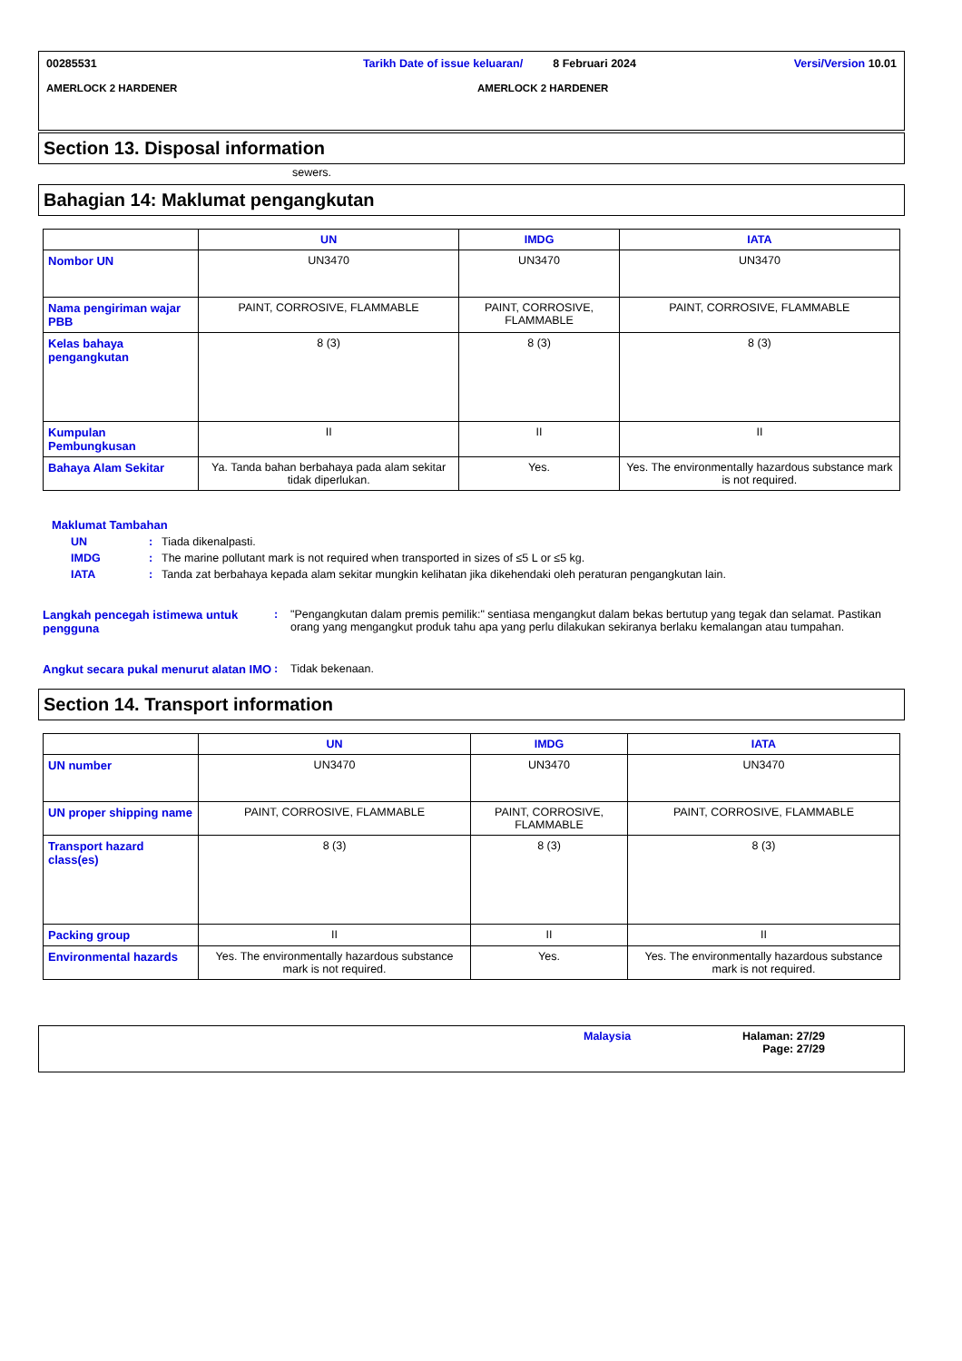00285531 Tarikh Date of issue keluaran/
8 Februari 2024 Versi/Version 10.01
AMERLOCK 2 HARDENER AMERLOCK 2 HARDENER
Section 13. Disposal information
sewers.
Bahagian 14: Maklumat pengangkutan
| | UN | IMDG | IATA |
| --- | --- | --- | --- |
| Nombor UN | UN3470 | UN3470 | UN3470 |
| Nama pengiriman wajar PBB | PAINT, CORROSIVE, FLAMMABLE | PAINT, CORROSIVE, FLAMMABLE | PAINT, CORROSIVE, FLAMMABLE |
| Kelas bahaya pengangkutan | 8 (3) | 8 (3) | 8 (3) |
| Kumpulan Pembungkusan | II | II | II |
| Bahaya Alam Sekitar | Ya. Tanda bahan berbahaya pada alam sekitar tidak diperlukan. | Yes. | Yes. The environmentally hazardous substance mark is not required. |
Maklumat Tambahan
UN: Tiada dikenalpasti.
IMDG: The marine pollutant mark is not required when transported in sizes of ≤5 L or ≤5 kg.
IATA: Tanda zat berbahaya kepada alam sekitar mungkin kelihatan jika dikehendaki oleh peraturan pengangkutan lain.
Langkah pencegah istimewa untuk pengguna: "Pengangkutan dalam premis pemilik:" sentiasa mengangkut dalam bekas bertutup yang tegak dan selamat. Pastikan orang yang mengangkut produk tahu apa yang perlu dilakukan sekiranya berlaku kemalangan atau tumpahan.
Angkut secara pukal menurut alatan IMO: Tidak bekenaan.
Section 14. Transport information
| | UN | IMDG | IATA |
| --- | --- | --- | --- |
| UN number | UN3470 | UN3470 | UN3470 |
| UN proper shipping name | PAINT, CORROSIVE, FLAMMABLE | PAINT, CORROSIVE, FLAMMABLE | PAINT, CORROSIVE, FLAMMABLE |
| Transport hazard class(es) | 8 (3) | 8 (3) | 8 (3) |
| Packing group | II | II | II |
| Environmental hazards | Yes. The environmentally hazardous substance mark is not required. | Yes. | Yes. The environmentally hazardous substance mark is not required. |
Malaysia Halaman: 27/29
Page: 27/29